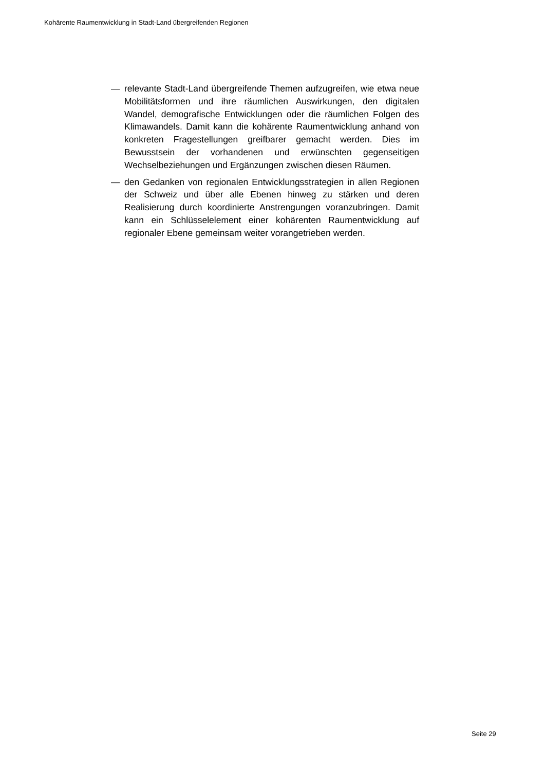Kohärente Raumentwicklung in Stadt-Land übergreifenden Regionen
— relevante Stadt-Land übergreifende Themen aufzugreifen, wie etwa neue Mobilitätsformen und ihre räumlichen Auswirkungen, den digitalen Wandel, demografische Entwicklungen oder die räumlichen Folgen des Klimawandels. Damit kann die kohärente Raumentwicklung anhand von konkreten Fragestellungen greifbarer gemacht werden. Dies im Bewusstsein der vorhandenen und erwünschten gegenseitigen Wechselbeziehungen und Ergänzungen zwischen diesen Räumen.
— den Gedanken von regionalen Entwicklungsstrategien in allen Regionen der Schweiz und über alle Ebenen hinweg zu stärken und deren Realisierung durch koordinierte Anstrengungen voranzubringen. Damit kann ein Schlüsselelement einer kohärenten Raumentwicklung auf regionaler Ebene gemeinsam weiter vorangetrieben werden.
Seite 29